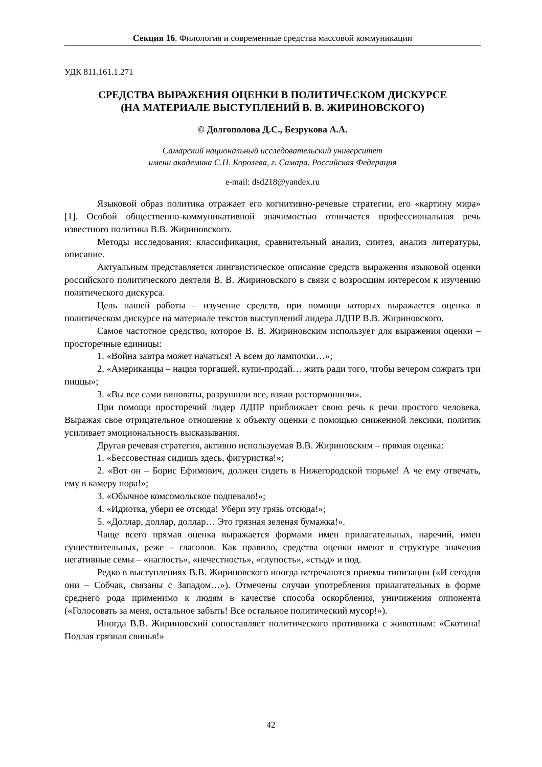Секция 16. Филология и современные средства массовой коммуникации
УДК 811.161.1.271
СРЕДСТВА ВЫРАЖЕНИЯ ОЦЕНКИ В ПОЛИТИЧЕСКОМ ДИСКУРСЕ
(НА МАТЕРИАЛЕ ВЫСТУПЛЕНИЙ В. В. ЖИРИНОВСКОГО)
© Долгополова Д.С., Безрукова А.А.
Самарский национальный исследовательский университет
имени академика С.П. Королева, г. Самара, Российская Федерация
e-mail: dsd218@yandex.ru
Языковой образ политика отражает его когнитивно-речевые стратегии, его «картину мира» [1]. Особой общественно-коммуникативной значимостью отличается профессиональная речь известного политика В.В. Жириновского.
Методы исследования: классификация, сравнительный анализ, синтез, анализ литературы, описание.
Актуальным представляется лингвистическое описание средств выражения языковой оценки российского политического деятеля В. В. Жириновского в связи с возросшим интересом к изучению политического дискурса.
Цель нашей работы – изучение средств, при помощи которых выражается оценка в политическом дискурсе на материале текстов выступлений лидера ЛДПР В.В. Жириновского.
Самое частотное средство, которое В. В. Жириновским использует для выражения оценки – просторечные единицы:
1. «Война завтра может начаться! А всем до лампочки…»;
2. «Американцы – нация торгашей, купи-продай… жить ради того, чтобы вечером сожрать три пиццы»;
3. «Вы все сами виноваты, разрушили все, взяли растормошили».
При помощи просторечий лидер ЛДПР приближает свою речь к речи простого человека. Выражая свое отрицательное отношение к объекту оценки с помощью сниженной лексики, политик усиливает эмоциональность высказывания.
Другая речевая стратегия, активно используемая В.В. Жириновским – прямая оценка:
1. «Бессовестная сидишь здесь, фигуристка!»;
2. «Вот он – Борис Ефимович, должен сидеть в Нижегородской тюрьме! А че ему отвечать, ему в камеру пора!»;
3. «Обычное комсомольское подпевало!»;
4. «Идиотка, убери ее отсюда! Убери эту грязь отсюда!»;
5. «Доллар, доллар, доллар… Это грязная зеленая бумажка!».
Чаще всего прямая оценка выражается формами имен прилагательных, наречий, имен существительных, реже – глаголов. Как правило, средства оценки имеют в структуре значения негативные семы – «наглость», «нечестность», «глупость», «стыд» и под.
Редко в выступлениях В.В. Жириновского иногда встречаются приемы типизации («И сегодня они – Собчак, связаны с Западом…»). Отмечены случаи употребления прилагательных в форме среднего рода применимо к людям в качестве способа оскорбления, уничижения оппонента («Голосовать за меня, остальное забыть! Все остальное политический мусор!»).
Иногда В.В. Жириновский сопоставляет политического противника с животным: «Скотина! Подлая грязная свинья!»
42